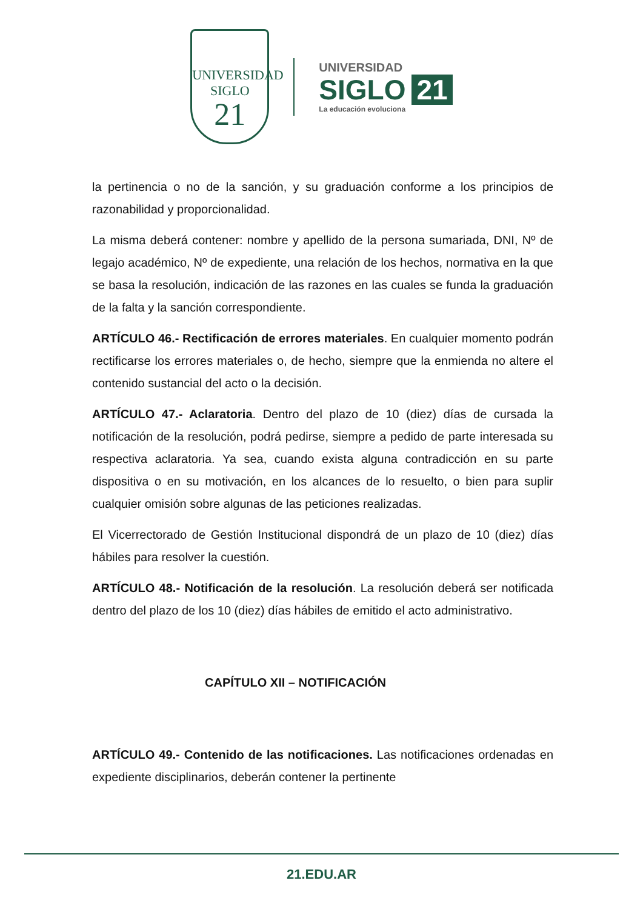UNIVERSIDAD
SIGLO
21
UNIVERSIDAD
SIGLO 21
La educación evoluciona
la pertinencia o no de la sanción, y su graduación conforme a los principios de razonabilidad y proporcionalidad.
La misma deberá contener: nombre y apellido de la persona sumariada, DNI, Nº de legajo académico, Nº de expediente, una relación de los hechos, normativa en la que se basa la resolución, indicación de las razones en las cuales se funda la graduación de la falta y la sanción correspondiente.
ARTÍCULO 46.- Rectificación de errores materiales. En cualquier momento podrán rectificarse los errores materiales o, de hecho, siempre que la enmienda no altere el contenido sustancial del acto o la decisión.
ARTÍCULO 47.- Aclaratoria. Dentro del plazo de 10 (diez) días de cursada la notificación de la resolución, podrá pedirse, siempre a pedido de parte interesada su respectiva aclaratoria. Ya sea, cuando exista alguna contradicción en su parte dispositiva o en su motivación, en los alcances de lo resuelto, o bien para suplir cualquier omisión sobre algunas de las peticiones realizadas.
El Vicerrectorado de Gestión Institucional dispondrá de un plazo de 10 (diez) días hábiles para resolver la cuestión.
ARTÍCULO 48.- Notificación de la resolución. La resolución deberá ser notificada dentro del plazo de los 10 (diez) días hábiles de emitido el acto administrativo.
CAPÍTULO XII – NOTIFICACIÓN
ARTÍCULO 49.- Contenido de las notificaciones. Las notificaciones ordenadas en expediente disciplinarios, deberán contener la pertinente
21.EDU.AR